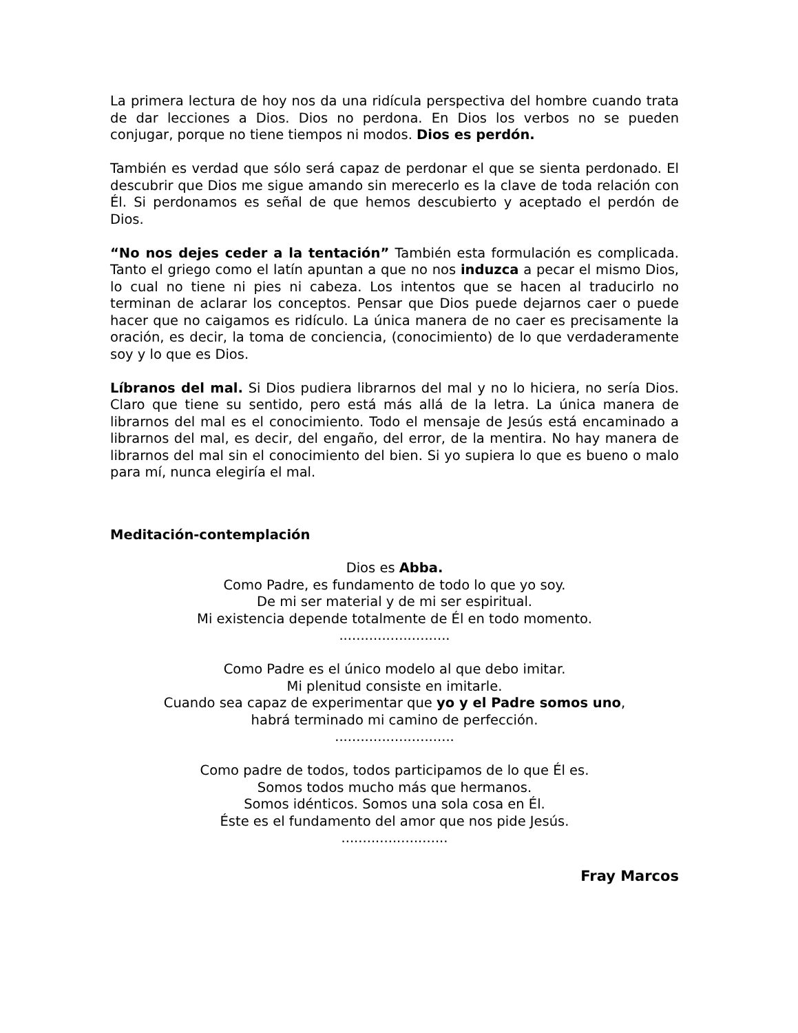La primera lectura de hoy nos da una ridícula perspectiva del hombre cuando trata de dar lecciones a Dios. Dios no perdona. En Dios los verbos no se pueden conjugar, porque no tiene tiempos ni modos. Dios es perdón.
También es verdad que sólo será capaz de perdonar el que se sienta perdonado. El descubrir que Dios me sigue amando sin merecerlo es la clave de toda relación con Él. Si perdonamos es señal de que hemos descubierto y aceptado el perdón de Dios.
“No nos dejes ceder a la tentación” También esta formulación es complicada. Tanto el griego como el latín apuntan a que no nos induzca a pecar el mismo Dios, lo cual no tiene ni pies ni cabeza. Los intentos que se hacen al traducirlo no terminan de aclarar los conceptos. Pensar que Dios puede dejarnos caer o puede hacer que no caigamos es ridículo. La única manera de no caer es precisamente la oración, es decir, la toma de conciencia, (conocimiento) de lo que verdaderamente soy y lo que es Dios.
Líbranos del mal. Si Dios pudiera librarnos del mal y no lo hiciera, no sería Dios. Claro que tiene su sentido, pero está más allá de la letra. La única manera de librarnos del mal es el conocimiento. Todo el mensaje de Jesús está encaminado a librarnos del mal, es decir, del engaño, del error, de la mentira. No hay manera de librarnos del mal sin el conocimiento del bien. Si yo supiera lo que es bueno o malo para mí, nunca elegiría el mal.
Meditación-contemplación
Dios es Abba.
Como Padre, es fundamento de todo lo que yo soy.
De mi ser material y de mi ser espiritual.
Mi existencia depende totalmente de Él en todo momento.
..........................
Como Padre es el único modelo al que debo imitar.
Mi plenitud consiste en imitarle.
Cuando sea capaz de experimentar que yo y el Padre somos uno,
habrá terminado mi camino de perfección.
............................
Como padre de todos, todos participamos de lo que Él es.
Somos todos mucho más que hermanos.
Somos idénticos. Somos una sola cosa en Él.
Éste es el fundamento del amor que nos pide Jesús.
.........................
Fray Marcos